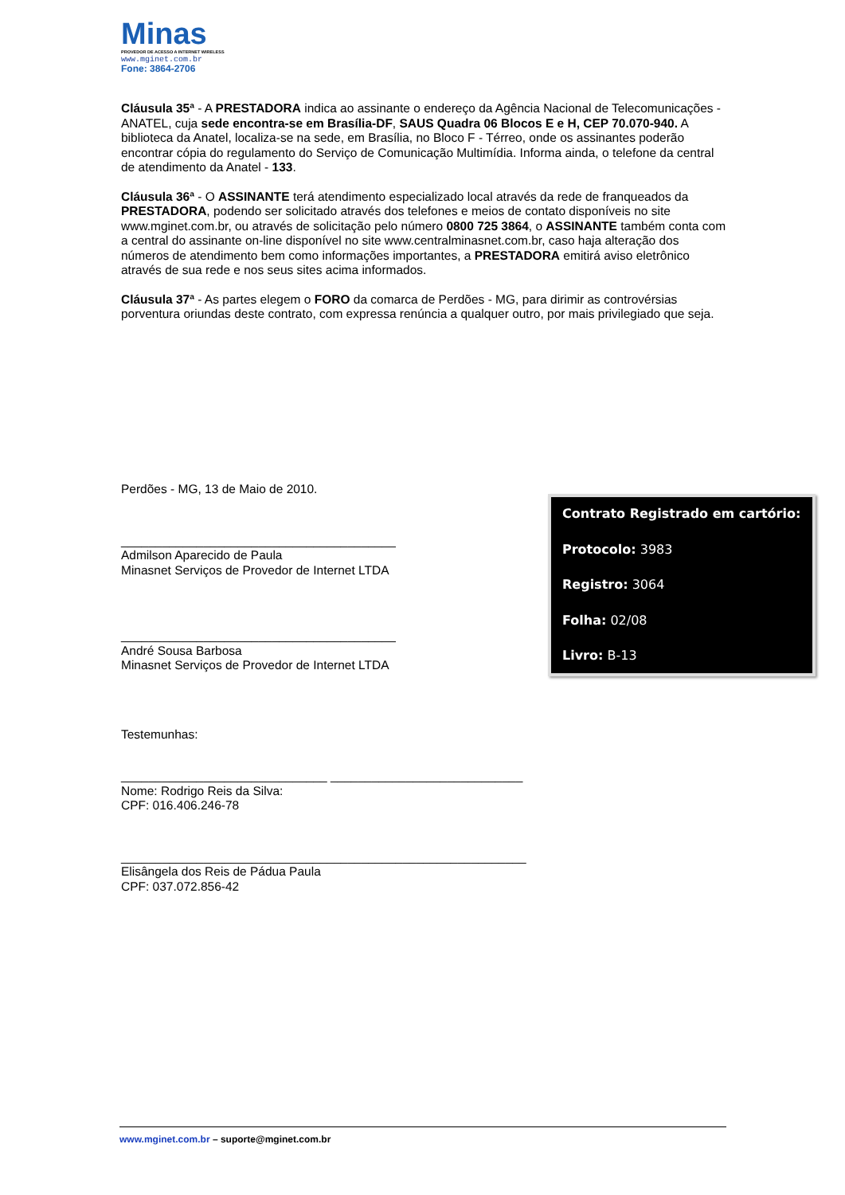Minas
PROVEDOR DE ACESSO A INTERNET WIRELESS
www.mginet.com.br
Fone: 3864-2706
Cláusula 35ª - A PRESTADORA indica ao assinante o endereço da Agência Nacional de Telecomunicações - ANATEL, cuja sede encontra-se em Brasília-DF, SAUS Quadra 06 Blocos E e H, CEP 70.070-940. A biblioteca da Anatel, localiza-se na sede, em Brasília, no Bloco F - Térreo, onde os assinantes poderão encontrar cópia do regulamento do Serviço de Comunicação Multimídia. Informa ainda, o telefone da central de atendimento da Anatel - 133.
Cláusula 36ª - O ASSINANTE terá atendimento especializado local através da rede de franqueados da PRESTADORA, podendo ser solicitado através dos telefones e meios de contato disponíveis no site www.mginet.com.br, ou através de solicitação pelo número 0800 725 3864, o ASSINANTE também conta com a central do assinante on-line disponível no site www.centralminasnet.com.br, caso haja alteração dos números de atendimento bem como informações importantes, a PRESTADORA emitirá aviso eletrônico através de sua rede e nos seus sites acima informados.
Cláusula 37ª - As partes elegem o FORO da comarca de Perdões - MG, para dirimir as controvérsias porventura oriundas deste contrato, com expressa renúncia a qualquer outro, por mais privilegiado que seja.
Perdões - MG, 13 de Maio de 2010.
________________________________________
Admilson Aparecido de Paula
Minasnet Serviços de Provedor de Internet LTDA
________________________________________
André Sousa Barbosa
Minasnet Serviços de Provedor de Internet LTDA
Testemunhas:
______________________________ ____________________________
Nome: Rodrigo Reis da Silva:
CPF: 016.406.246-78
___________________________________________________________
Elisângela dos Reis de Pádua Paula
CPF: 037.072.856-42
Contrato Registrado em cartório:
Protocolo: 3983
Registro: 3064
Folha: 02/08
Livro: B-13
www.mginet.com.br – suporte@mginet.com.br